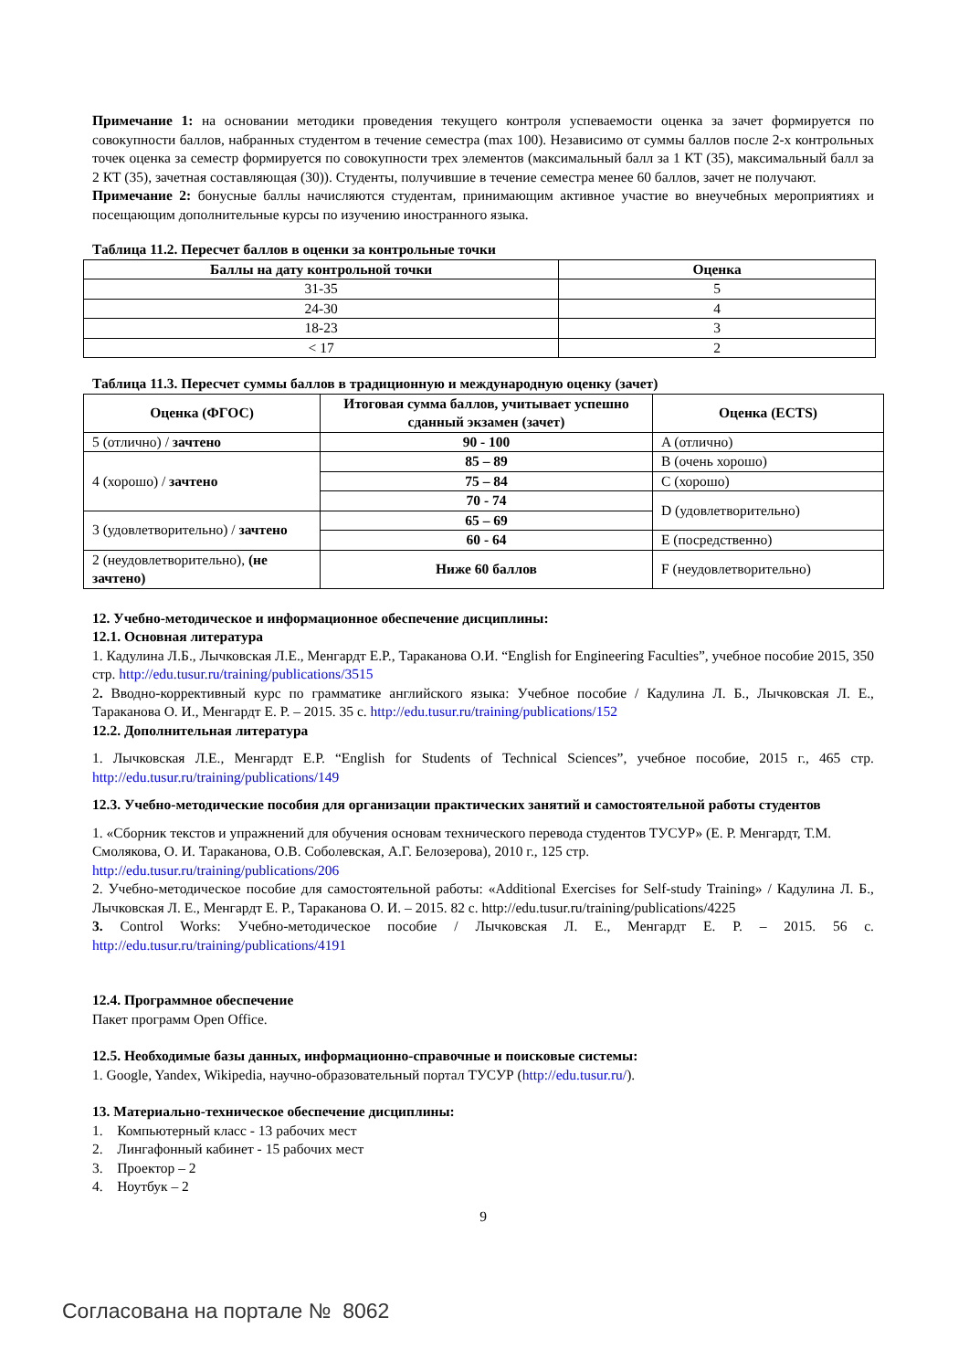Примечание 1: на основании методики проведения текущего контроля успеваемости оценка за зачет формируется по совокупности баллов, набранных студентом в течение семестра (max 100). Независимо от суммы баллов после 2-х контрольных точек оценка за семестр формируется по совокупности трех элементов (максимальный балл за 1 КТ (35), максимальный балл за 2 КТ (35), зачетная составляющая (30)). Студенты, получившие в течение семестра менее 60 баллов, зачет не получают.
Примечание 2: бонусные баллы начисляются студентам, принимающим активное участие во внеучебных мероприятиях и посещающим дополнительные курсы по изучению иностранного языка.
Таблица 11.2. Пересчет баллов в оценки за контрольные точки
| Баллы на дату контрольной точки | Оценка |
| --- | --- |
| 31-35 | 5 |
| 24-30 | 4 |
| 18-23 | 3 |
| < 17 | 2 |
Таблица 11.3. Пересчет суммы баллов в традиционную и международную оценку (зачет)
| Оценка (ФГОС) | Итоговая сумма баллов, учитывает успешно сданный экзамен (зачет) | Оценка (ECTS) |
| --- | --- | --- |
| 5 (отлично) / зачтено | 90 - 100 | A (отлично) |
| 4 (хорошо) / зачтено | 85 – 89 | B (очень хорошо) |
| | 75 – 84 | C (хорошо) |
| | 70 - 74 | D (удовлетворительно) |
| 3 (удовлетворительно) / зачтено | 65 – 69 | |
| | 60 - 64 | E (посредственно) |
| 2 (неудовлетворительно), (не зачтено) | Ниже 60 баллов | F (неудовлетворительно) |
12. Учебно-методическое и информационное обеспечение дисциплины:
12.1. Основная литература
1. Кадулина Л.Б., Лычковская Л.Е., Менгардт Е.Р., Тараканова О.И. “English for Engineering Faculties”, учебное пособие 2015, 350 стр. http://edu.tusur.ru/training/publications/3515
2. Вводно-коррективный курс по грамматике английского языка: Учебное пособие / Кадулина Л. Б., Лычковская Л. Е., Тараканова О. И., Менгардт Е. Р. – 2015. 35 с. http://edu.tusur.ru/training/publications/152
12.2. Дополнительная литература
1. Лычковская Л.Е., Менгардт Е.Р. “English for Students of Technical Sciences”, учебное пособие, 2015 г., 465 стр. http://edu.tusur.ru/training/publications/149
12.3. Учебно-методические пособия для организации практических занятий и самостоятельной работы студентов
1. «Сборник текстов и упражнений для обучения основам технического перевода студентов ТУСУР» (Е. Р. Менгардт, Т.М. Смолякова, О. И. Тараканова, О.В. Соболевская, А.Г. Белозерова), 2010 г., 125 стр.
http://edu.tusur.ru/training/publications/206
2. Учебно-методическое пособие для самостоятельной работы: «Additional Exercises for Self-study Training» / Кадулина Л. Б., Лычковская Л. Е., Менгардт Е. Р., Тараканова О. И. – 2015. 82 с. http://edu.tusur.ru/training/publications/4225
3. Control Works: Учебно-методическое пособие / Лычковская Л. Е., Менгардт Е. Р. – 2015. 56 с. http://edu.tusur.ru/training/publications/4191
12.4. Программное обеспечение
Пакет программ Open Office.
12.5. Необходимые базы данных, информационно-справочные и поисковые системы:
1. Google, Yandex, Wikipedia, научно-образовательный портал ТУСУР (http://edu.tusur.ru/).
13. Материально-техническое обеспечение дисциплины:
1. Компьютерный класс - 13 рабочих мест
2. Лингафонный кабинет - 15 рабочих мест
3. Проектор – 2
4. Ноутбук – 2
9
Согласована на портале № 8062